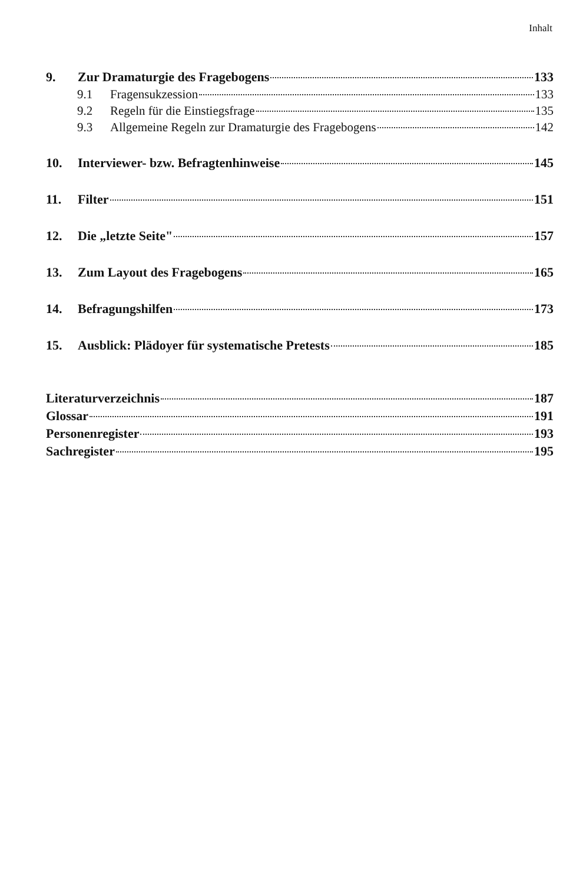Inhalt
9. Zur Dramaturgie des Fragebogens 133
9.1 Fragensukzession 133
9.2 Regeln für die Einstiegsfrage 135
9.3 Allgemeine Regeln zur Dramaturgie des Fragebogens 142
10. Interviewer- bzw. Befragtenhinweise 145
11. Filter 151
12. Die „letzte Seite" 157
13. Zum Layout des Fragebogens 165
14. Befragungshilfen 173
15. Ausblick: Plädoyer für systematische Pretests 185
Literaturverzeichnis 187
Glossar 191
Personenregister 193
Sachregister 195